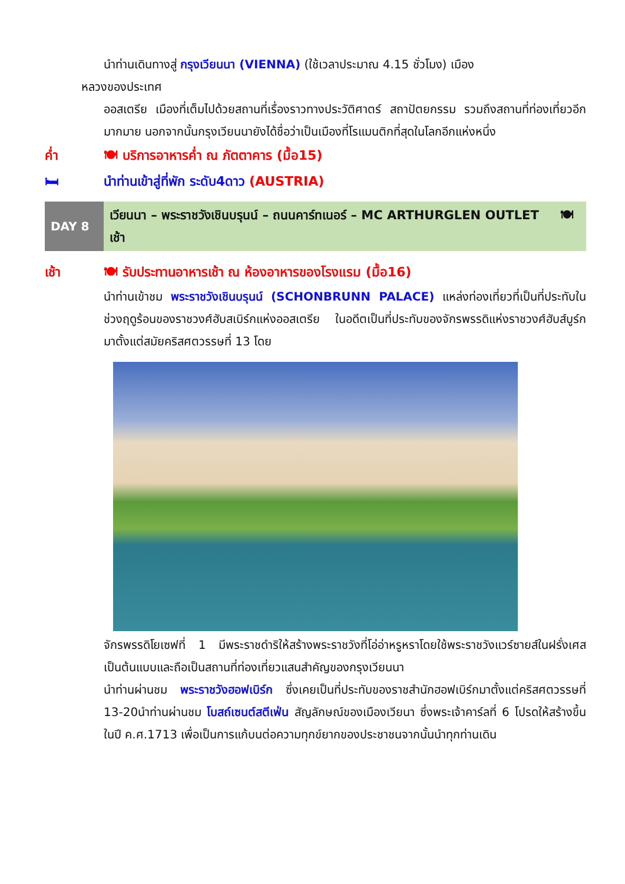นำท่านเดินทางสู่ กรุงเวียนนา (VIENNA) (ใช้เวลาประมาณ 4.15 ชั่วโมง) เมือง
หลวงของประเทศ
ออสเตรีย เมืองที่เต็มไปด้วยสถานที่เรื่องราวทางประวัติศาตร์ สถาปัตยกรรม รวมถึงสถานที่ท่องเที่ยวอีกมากมาย นอกจากนั้นกรุงเวียนนายังได้ชื่อว่าเป็นเมืองที่โรแมนติกที่สุดในโลกอีกแห่งหนึ่ง
ค่ำ 🍽 บริการอาหารค่ำ ณ ภัตตาคาร (มื้อ15)
🛏 นำท่านเข้าสู่ที่พัก ระดับ4ดาว (AUSTRIA)
| DAY 8 | เวียนนา – พระราชวังเชินบรุนน์ – ถนนคาร์ทเนอร์ – MC ARTHURGLEN OUTLET 🍽 เช้า |
เช้า 🍽 รับประทานอาหารเช้า ณ ห้องอาหารของโรงแรม (มื้อ16)
นำท่านเข้าชม พระราชวังเชินบรุนน์ (SCHONBRUNN PALACE) แหล่งท่องเที่ยวที่เป็นที่ประทับในช่วงฤดูร้อนของราชวงศ์ฮับสเบิร์กแห่งออสเตรีย ในอดีตเป็นที่ประทับของจักรพรรดิแห่งราชวงศ์ฮับส์บูร์ก มาตั้งแต่สมัยคริสศตวรรษที่ 13 โดย
จักรพรรดิโยเซฟที่ 1 มีพระราชดำริให้สร้างพระราชวังที่โอ่อ่าหรูหราโดยใช้พระราชวังแวร์ซายส์ในฝรั่งเศสเป็นต้นแบบและถือเป็นสถานที่ท่องเที่ยวแสนสำคัญของกรุงเวียนนา
นำท่านผ่านชม พระราชวังฮอฟเบิร์ก ซึ่งเคยเป็นที่ประทับของราชสำนักฮอฟเบิร์กมาตั้งแต่คริสศตวรรษที่ 13-20นำท่านผ่านชม โบสถ์เซนต์สตีเฟ่น สัญลักษณ์ของเมืองเวียนา ซึ่งพระเจ้าคาร์ลที่ 6 โปรดให้สร้างขึ้นในปี ค.ศ.1713 เพื่อเป็นการแก้บนต่อความทุกข์ยากของประชาชนจากนั้นนำทุกท่านเดิน